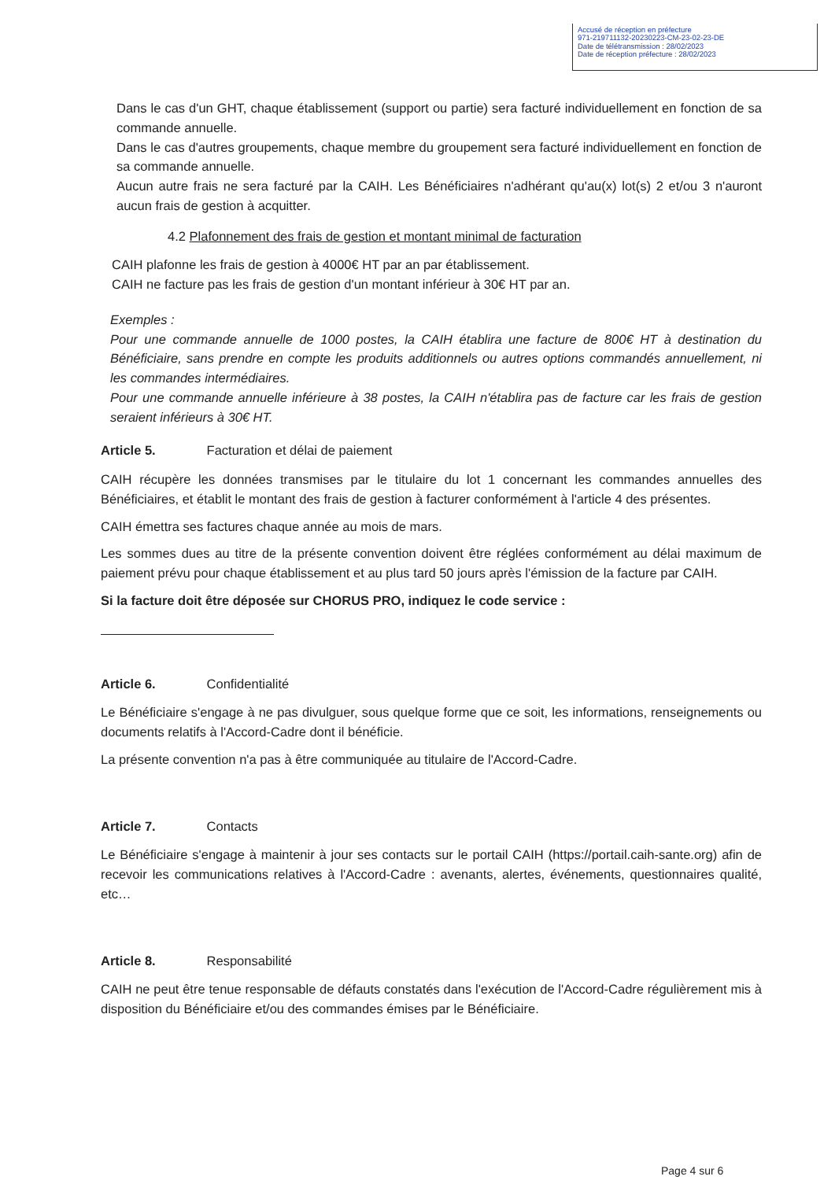Accusé de réception en préfecture
971-219711132-20230223-CM-23-02-23-DE
Date de télétransmission : 28/02/2023
Date de réception préfecture : 28/02/2023
Dans le cas d'un GHT, chaque établissement (support ou partie) sera facturé individuellement en fonction de sa commande annuelle.
Dans le cas d'autres groupements, chaque membre du groupement sera facturé individuellement en fonction de sa commande annuelle.
Aucun autre frais ne sera facturé par la CAIH. Les Bénéficiaires n'adhérant qu'au(x) lot(s) 2 et/ou 3 n'auront aucun frais de gestion à acquitter.
4.2 Plafonnement des frais de gestion et montant minimal de facturation
CAIH plafonne les frais de gestion à 4000€ HT par an par établissement.
CAIH ne facture pas les frais de gestion d'un montant inférieur à 30€ HT par an.
Exemples :
Pour une commande annuelle de 1000 postes, la CAIH établira une facture de 800€ HT à destination du Bénéficiaire, sans prendre en compte les produits additionnels ou autres options commandés annuellement, ni les commandes intermédiaires.
Pour une commande annuelle inférieure à 38 postes, la CAIH n'établira pas de facture car les frais de gestion seraient inférieurs à 30€ HT.
Article 5. Facturation et délai de paiement
CAIH récupère les données transmises par le titulaire du lot 1 concernant les commandes annuelles des Bénéficiaires, et établit le montant des frais de gestion à facturer conformément à l'article 4 des présentes.
CAIH émettra ses factures chaque année au mois de mars.
Les sommes dues au titre de la présente convention doivent être réglées conformément au délai maximum de paiement prévu pour chaque établissement et au plus tard 50 jours après l'émission de la facture par CAIH.
Si la facture doit être déposée sur CHORUS PRO, indiquez le code service :
Article 6. Confidentialité
Le Bénéficiaire s'engage à ne pas divulguer, sous quelque forme que ce soit, les informations, renseignements ou documents relatifs à l'Accord-Cadre dont il bénéficie.
La présente convention n'a pas à être communiquée au titulaire de l'Accord-Cadre.
Article 7. Contacts
Le Bénéficiaire s'engage à maintenir à jour ses contacts sur le portail CAIH (https://portail.caih-sante.org) afin de recevoir les communications relatives à l'Accord-Cadre : avenants, alertes, événements, questionnaires qualité, etc…
Article 8. Responsabilité
CAIH ne peut être tenue responsable de défauts constatés dans l'exécution de l'Accord-Cadre régulièrement mis à disposition du Bénéficiaire et/ou des commandes émises par le Bénéficiaire.
Page 4 sur 6